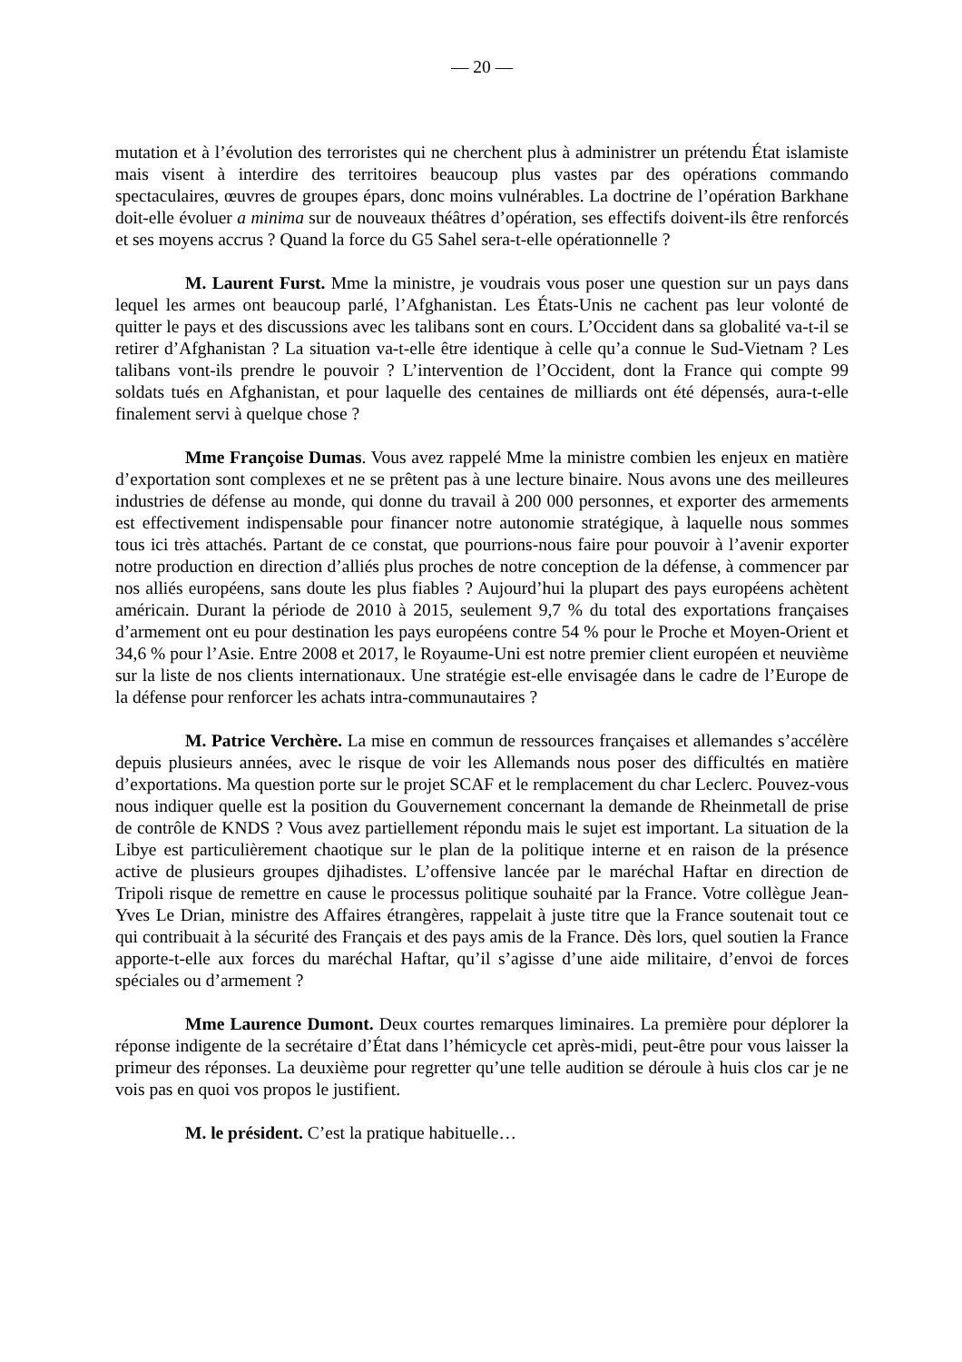— 20 —
mutation et à l’évolution des terroristes qui ne cherchent plus à administrer un prétendu État islamiste mais visent à interdire des territoires beaucoup plus vastes par des opérations commando spectaculaires, œuvres de groupes épars, donc moins vulnérables. La doctrine de l’opération Barkhane doit-elle évoluer a minima sur de nouveaux théâtres d’opération, ses effectifs doivent-ils être renforcés et ses moyens accrus ? Quand la force du G5 Sahel sera-t-elle opérationnelle ?
M. Laurent Furst. Mme la ministre, je voudrais vous poser une question sur un pays dans lequel les armes ont beaucoup parlé, l’Afghanistan. Les États-Unis ne cachent pas leur volonté de quitter le pays et des discussions avec les talibans sont en cours. L’Occident dans sa globalité va-t-il se retirer d’Afghanistan ? La situation va-t-elle être identique à celle qu’a connue le Sud-Vietnam ? Les talibans vont-ils prendre le pouvoir ? L’intervention de l’Occident, dont la France qui compte 99 soldats tués en Afghanistan, et pour laquelle des centaines de milliards ont été dépensés, aura-t-elle finalement servi à quelque chose ?
Mme Françoise Dumas. Vous avez rappelé Mme la ministre combien les enjeux en matière d’exportation sont complexes et ne se prêtent pas à une lecture binaire. Nous avons une des meilleures industries de défense au monde, qui donne du travail à 200 000 personnes, et exporter des armements est effectivement indispensable pour financer notre autonomie stratégique, à laquelle nous sommes tous ici très attachés. Partant de ce constat, que pourrions-nous faire pour pouvoir à l’avenir exporter notre production en direction d’alliés plus proches de notre conception de la défense, à commencer par nos alliés européens, sans doute les plus fiables ? Aujourd’hui la plupart des pays européens achètent américain. Durant la période de 2010 à 2015, seulement 9,7 % du total des exportations françaises d’armement ont eu pour destination les pays européens contre 54 % pour le Proche et Moyen-Orient et 34,6 % pour l’Asie. Entre 2008 et 2017, le Royaume-Uni est notre premier client européen et neuvième sur la liste de nos clients internationaux. Une stratégie est-elle envisagée dans le cadre de l’Europe de la défense pour renforcer les achats intra-communautaires ?
M. Patrice Verchère. La mise en commun de ressources françaises et allemandes s’accélère depuis plusieurs années, avec le risque de voir les Allemands nous poser des difficultés en matière d’exportations. Ma question porte sur le projet SCAF et le remplacement du char Leclerc. Pouvez-vous nous indiquer quelle est la position du Gouvernement concernant la demande de Rheinmetall de prise de contrôle de KNDS ? Vous avez partiellement répondu mais le sujet est important. La situation de la Libye est particulièrement chaotique sur le plan de la politique interne et en raison de la présence active de plusieurs groupes djihadistes. L’offensive lancée par le maréchal Haftar en direction de Tripoli risque de remettre en cause le processus politique souhaité par la France. Votre collègue Jean-Yves Le Drian, ministre des Affaires étrangères, rappelait à juste titre que la France soutenait tout ce qui contribuait à la sécurité des Français et des pays amis de la France. Dès lors, quel soutien la France apporte-t-elle aux forces du maréchal Haftar, qu’il s’agisse d’une aide militaire, d’envoi de forces spéciales ou d’armement ?
Mme Laurence Dumont. Deux courtes remarques liminaires. La première pour déplorer la réponse indigente de la secrétaire d’État dans l’hémicycle cet après-midi, peut-être pour vous laisser la primeur des réponses. La deuxième pour regretter qu’une telle audition se déroule à huis clos car je ne vois pas en quoi vos propos le justifient.
M. le président. C’est la pratique habituelle…